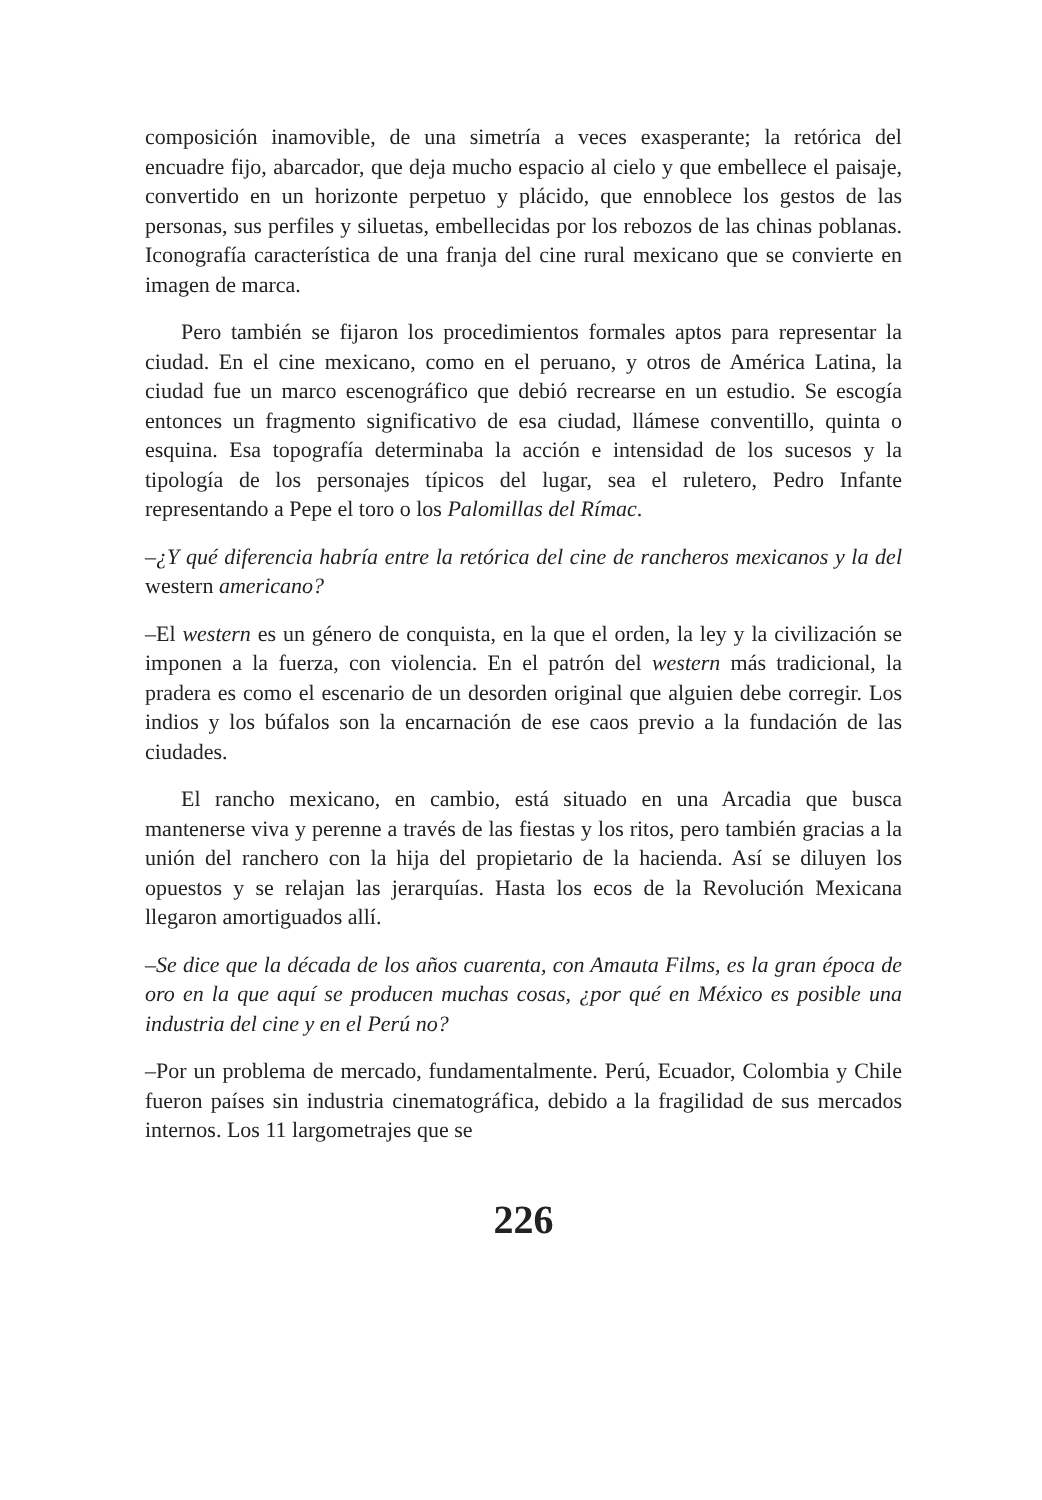composición inamovible, de una simetría a veces exasperante; la retórica del encuadre fijo, abarcador, que deja mucho espacio al cielo y que embellece el paisaje, convertido en un horizonte perpetuo y plácido, que ennoblece los gestos de las personas, sus perfiles y siluetas, embellecidas por los rebozos de las chinas poblanas. Iconografía característica de una franja del cine rural mexicano que se convierte en imagen de marca.
Pero también se fijaron los procedimientos formales aptos para representar la ciudad. En el cine mexicano, como en el peruano, y otros de América Latina, la ciudad fue un marco escenográfico que debió recrearse en un estudio. Se escogía entonces un fragmento significativo de esa ciudad, llámese conventillo, quinta o esquina. Esa topografía determinaba la acción e intensidad de los sucesos y la tipología de los personajes típicos del lugar, sea el ruletero, Pedro Infante representando a Pepe el toro o los Palomillas del Rímac.
–¿Y qué diferencia habría entre la retórica del cine de rancheros mexicanos y la del western americano?
–El western es un género de conquista, en la que el orden, la ley y la civilización se imponen a la fuerza, con violencia. En el patrón del western más tradicional, la pradera es como el escenario de un desorden original que alguien debe corregir. Los indios y los búfalos son la encarnación de ese caos previo a la fundación de las ciudades.
El rancho mexicano, en cambio, está situado en una Arcadia que busca mantenerse viva y perenne a través de las fiestas y los ritos, pero también gracias a la unión del ranchero con la hija del propietario de la hacienda. Así se diluyen los opuestos y se relajan las jerarquías. Hasta los ecos de la Revolución Mexicana llegaron amortiguados allí.
–Se dice que la década de los años cuarenta, con Amauta Films, es la gran época de oro en la que aquí se producen muchas cosas, ¿por qué en México es posible una industria del cine y en el Perú no?
–Por un problema de mercado, fundamentalmente. Perú, Ecuador, Colombia y Chile fueron países sin industria cinematográfica, debido a la fragilidad de sus mercados internos. Los 11 largometrajes que se
226